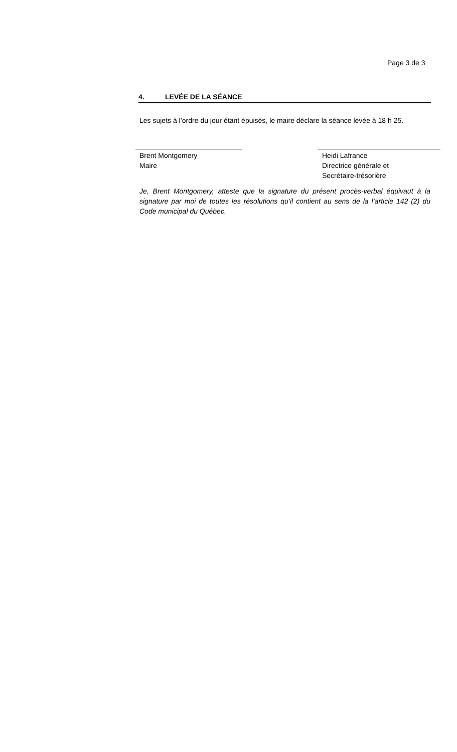Page 3 de 3
4. LEVÉE DE LA SÉANCE
Les sujets à l’ordre du jour étant épuisés, le maire déclare la séance levée à 18 h 25.
Brent Montgomery
Maire
Heidi Lafrance
Directrice générale et
Secrétaire-trésorière
Je, Brent Montgomery, atteste que la signature du présent procès-verbal équivaut à la signature par moi de toutes les résolutions qu’il contient au sens de la l’article 142 (2) du Code municipal du Québec.